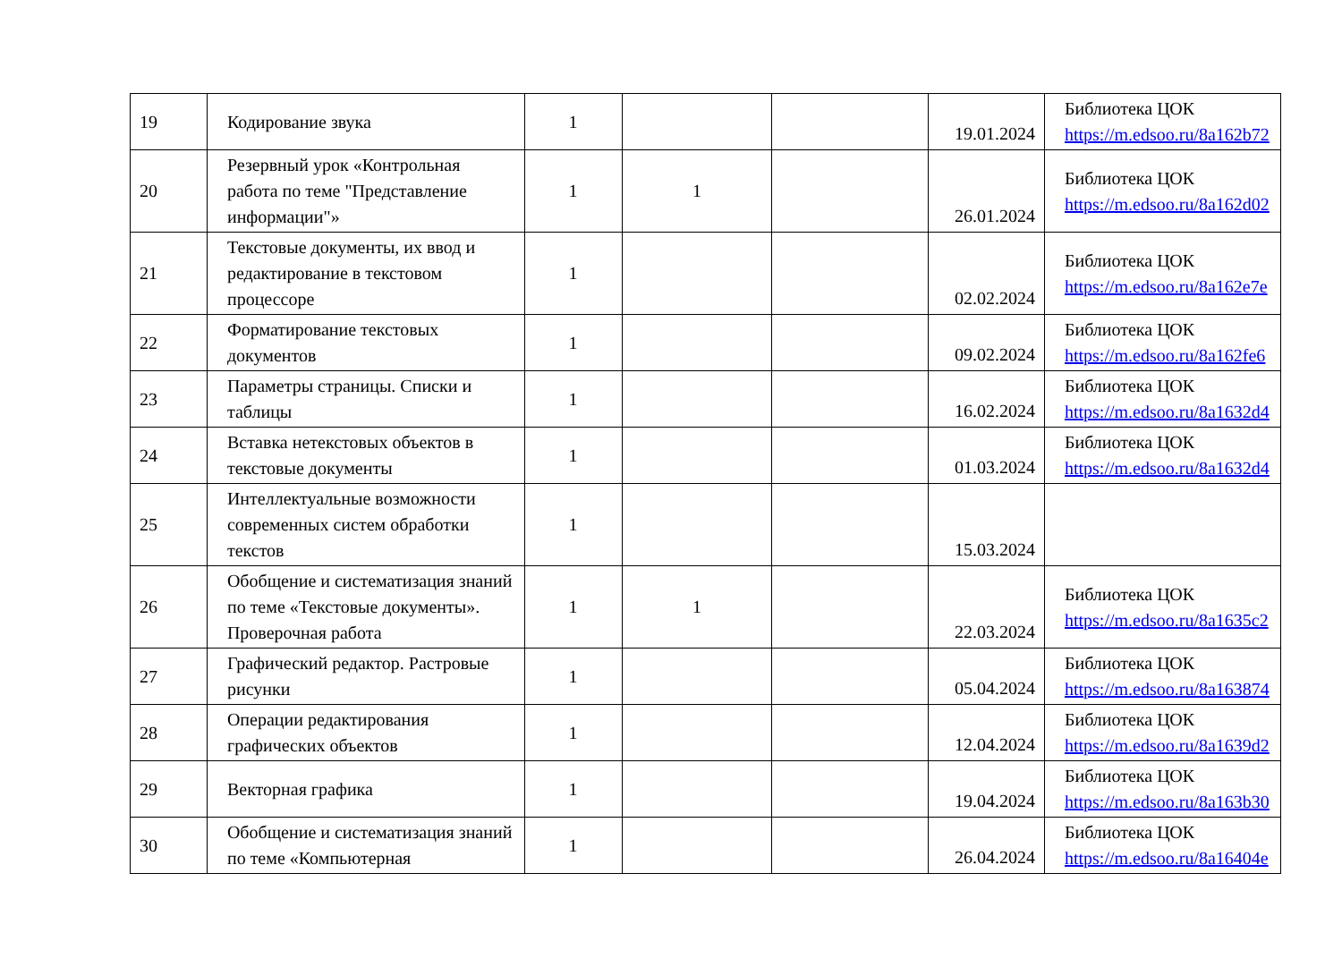| 19 | Кодирование звука | 1 | | | 19.01.2024 | Библиотека ЦОК https://m.edsoo.ru/8a162b72 |
| 20 | Резервный урок «Контрольная работа по теме "Представление информации"» | 1 | 1 | | 26.01.2024 | Библиотека ЦОК https://m.edsoo.ru/8a162d02 |
| 21 | Текстовые документы, их ввод и редактирование в текстовом процессоре | 1 | | | 02.02.2024 | Библиотека ЦОК https://m.edsoo.ru/8a162e7e |
| 22 | Форматирование текстовых документов | 1 | | | 09.02.2024 | Библиотека ЦОК https://m.edsoo.ru/8a162fe6 |
| 23 | Параметры страницы. Списки и таблицы | 1 | | | 16.02.2024 | Библиотека ЦОК https://m.edsoo.ru/8a1632d4 |
| 24 | Вставка нетекстовых объектов в текстовые документы | 1 | | | 01.03.2024 | Библиотека ЦОК https://m.edsoo.ru/8a1632d4 |
| 25 | Интеллектуальные возможности современных систем обработки текстов | 1 | | | 15.03.2024 | |
| 26 | Обобщение и систематизация знаний по теме «Текстовые документы». Проверочная работа | 1 | 1 | | 22.03.2024 | Библиотека ЦОК https://m.edsoo.ru/8a1635c2 |
| 27 | Графический редактор. Растровые рисунки | 1 | | | 05.04.2024 | Библиотека ЦОК https://m.edsoo.ru/8a163874 |
| 28 | Операции редактирования графических объектов | 1 | | | 12.04.2024 | Библиотека ЦОК https://m.edsoo.ru/8a1639d2 |
| 29 | Векторная графика | 1 | | | 19.04.2024 | Библиотека ЦОК https://m.edsoo.ru/8a163b30 |
| 30 | Обобщение и систематизация знаний по теме «Компьютерная | 1 | | | 26.04.2024 | Библиотека ЦОК https://m.edsoo.ru/8a16404e |